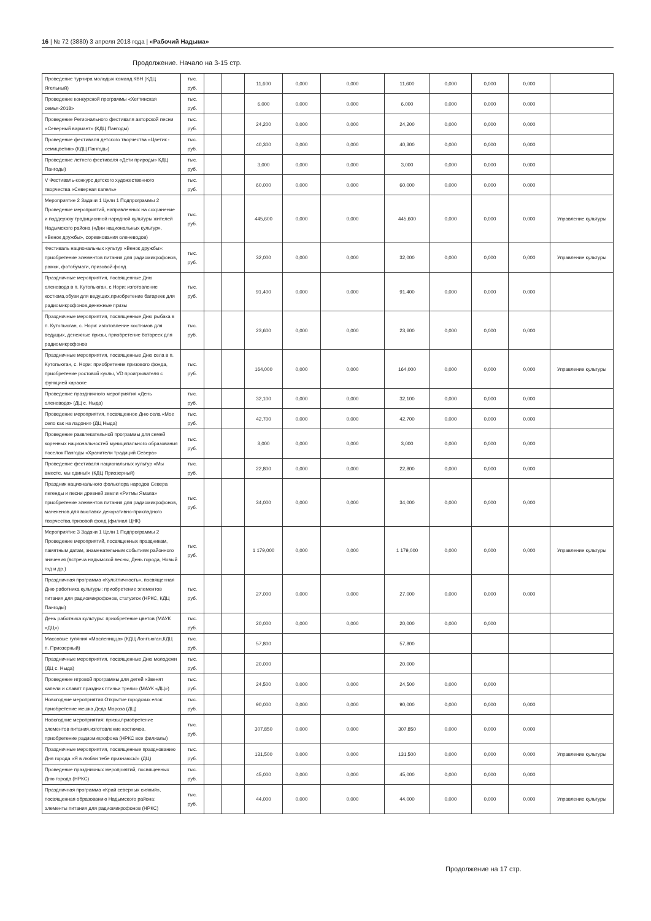16 | № 72 (3880) 3 апреля 2018 года | «Рабочий Надыма»
Продолжение. Начало на 3-15 стр.
| Проведение турнира молодых команд КВН (КДЦ Ягельный) | тыс. руб. | | | 11,600 | 0,000 | 0,000 | 11,600 | 0,000 | 0,000 | 0,000 | |
| Проведение конкурсной программы «Хеттинская семья-2018» | тыс. руб. | | | 6,000 | 0,000 | 0,000 | 6,000 | 0,000 | 0,000 | 0,000 | |
| Проведение Регионального фестиваля авторской песни «Северный вариант» (КДЦ Пангоды) | тыс. руб. | | | 24,200 | 0,000 | 0,000 | 24,200 | 0,000 | 0,000 | 0,000 | |
| Проведение фестиваля детского творчества «Цветик - семицветик» (КДЦ Пангоды) | тыс. руб. | | | 40,300 | 0,000 | 0,000 | 40,300 | 0,000 | 0,000 | 0,000 | |
| Проведение летнего фестиваля «Дети природы» КДЦ Пангоды) | тыс. руб. | | | 3,000 | 0,000 | 0,000 | 3,000 | 0,000 | 0,000 | 0,000 | |
| V Фестиваль-конкурс детского художественного творчества «Северная капель» | тыс. руб. | | | 60,000 | 0,000 | 0,000 | 60,000 | 0,000 | 0,000 | 0,000 | |
| Мероприятие 2 Задачи 1 Цели 1 Подпрограммы 2 Проведение мероприятий, направленных на сохранение и поддержку традиционной народной культуры жителей Надымского района («Дни национальных культур», «Венок дружбы», соревнования оленеводов) | тыс. руб. | | | 445,600 | 0,000 | 0,000 | 445,600 | 0,000 | 0,000 | 0,000 | Управление культуры |
| Фестиваль национальных культур «Венок дружбы»: приобретение элементов питания для радиомикрофонов, рамок, фотобумаги, призовой фонд | тыс. руб. | | | 32,000 | 0,000 | 0,000 | 32,000 | 0,000 | 0,000 | 0,000 | Управление культуры |
| Праздничные мероприятия, посвященные Дню оленевода в п. Кутопьюган, с.Нори: изготовление костюма,обуви для ведущих,приобретение батареек для радиомикрофонов,денежные призы | тыс. руб. | | | 91,400 | 0,000 | 0,000 | 91,400 | 0,000 | 0,000 | 0,000 | |
| Праздничные мероприятия, посвященные Дню рыбака в п. Кутопьюган, с. Нори: изготовление костюмов для ведущих, денежные призы, приобретение батареек для радиомикрофонов | тыс. руб. | | | 23,600 | 0,000 | 0,000 | 23,600 | 0,000 | 0,000 | 0,000 | |
| Праздничные мероприятия, посвященные Дню села в п. Кутопьюган, с. Нори: приобретение призового фонда, приобретение ростовой куклы, VD проигрывателя с функцией караоке | тыс. руб. | | | 164,000 | 0,000 | 0,000 | 164,000 | 0,000 | 0,000 | 0,000 | Управление культуры |
| Проведение праздничного мероприятия «День оленевода» (ДЦ с. Ныда) | тыс. руб. | | | 32,100 | 0,000 | 0,000 | 32,100 | 0,000 | 0,000 | 0,000 | |
| Проведение мероприятия, посвященное Дню села «Мое село как на ладони» (ДЦ Ныда) | тыс. руб. | | | 42,700 | 0,000 | 0,000 | 42,700 | 0,000 | 0,000 | 0,000 | |
| Проведение развлекательной программы для семей коренных национальностей муниципального образования поселок Пангоды «Хранители традиций Севера» | тыс. руб. | | | 3,000 | 0,000 | 0,000 | 3,000 | 0,000 | 0,000 | 0,000 | |
| Проведение фестиваля национальных культур «Мы вместе, мы едины!» (КДЦ Приозерный) | тыс. руб. | | | 22,800 | 0,000 | 0,000 | 22,800 | 0,000 | 0,000 | 0,000 | |
| Праздник национального фольклора народов Севера легенды и песни древней земли «Ритмы Ямала» приобретение элементов питания для радиомикрофонов, манекенов для выставки декоративно-прикладного творчества,призовой фонд (филиал ЦНК) | тыс. руб. | | | 34,000 | 0,000 | 0,000 | 34,000 | 0,000 | 0,000 | 0,000 | |
| Мероприятие 3 Задачи 1 Цели 1 Подпрограммы 2 Проведение мероприятий, посвященных праздникам, памятным датам, знаменательным событиям районного значения (встреча надымской весны, День города, Новый год и др.) | тыс. руб. | | | 1 179,000 | 0,000 | 0,000 | 1 179,000 | 0,000 | 0,000 | 0,000 | Управление культуры |
| Праздничная программа «Культличность», посвященная Дню работника культуры: приобретение элементов питания для радиомикрофонов, статуэток (НРКС, КДЦ Пангоды) | тыс. руб. | | | 27,000 | 0,000 | 0,000 | 27,000 | 0,000 | 0,000 | 0,000 | |
| День работника культуры: приобретение цветов (МАУК «ДЦ») | тыс. руб. | | | 20,000 | 0,000 | 0,000 | 20,000 | 0,000 | 0,000 | | |
| Массовые гуляния «Масленицца» (КДЦ Лонгъюган,КДЦ п. Приозерный) | тыс. руб. | | | 57,800 | | | 57,800 | | | | |
| Праздничные мероприятия, посвященные Дню молодежи (ДЦ с. Ныда) | тыс. руб. | | | 20,000 | | | 20,000 | | | | |
| Проведение игровой программы для детей «Звенят капели и славят праздник птичьи трели» (МАУК «ДЦ») | тыс. руб. | | | 24,500 | 0,000 | 0,000 | 24,500 | 0,000 | 0,000 | | |
| Новогодние мероприятия.Открытие городских елок: приобретение мешка Деда Мороза (ДЦ) | тыс. руб. | | | 90,000 | 0,000 | 0,000 | 90,000 | 0,000 | 0,000 | 0,000 | |
| Новогодние мероприятия: призы,приобретение элементов питания,изготовление костюмов, приобретение радиомикрофона (НРКС все филиалы) | тыс. руб. | | | 307,850 | 0,000 | 0,000 | 307,850 | 0,000 | 0,000 | 0,000 | |
| Праздничные мероприятия, посвященные празднованию Дня города «Я в любви тебе признаюсь!» (ДЦ) | тыс. руб. | | | 131,500 | 0,000 | 0,000 | 131,500 | 0,000 | 0,000 | 0,000 | Управление культуры |
| Проведение праздничных мероприятий, посвященных Дню города (НРКС) | тыс. руб. | | | 45,000 | 0,000 | 0,000 | 45,000 | 0,000 | 0,000 | 0,000 | |
| Праздничная программа «Край северных сияний», посвященная образованию Надымского района: элементы питания для радиомикрофонов (НРКС) | тыс. руб. | | | 44,000 | 0,000 | 0,000 | 44,000 | 0,000 | 0,000 | 0,000 | Управление культуры |
Продолжение на 17 стр.